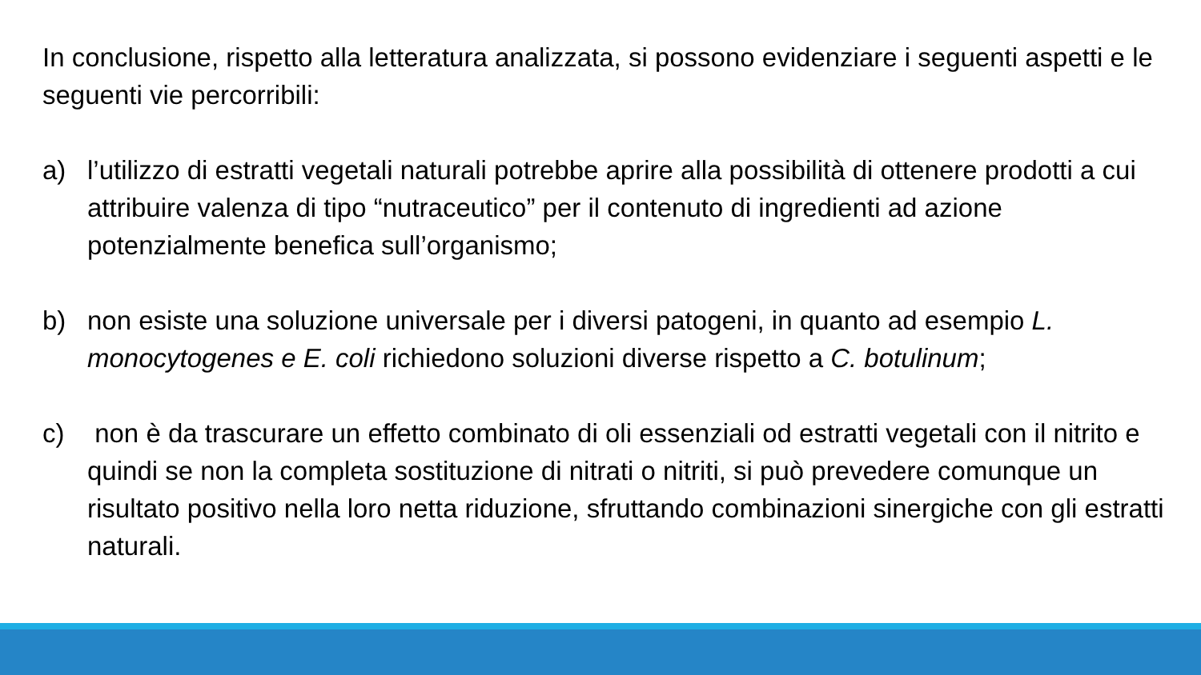In conclusione, rispetto alla letteratura analizzata, si possono evidenziare i seguenti aspetti e le seguenti vie percorribili:
a) l’utilizzo di estratti vegetali naturali potrebbe aprire alla possibilità di ottenere prodotti a cui attribuire valenza di tipo “nutraceutico” per il contenuto di ingredienti ad azione potenzialmente benefica sull’organismo;
b) non esiste una soluzione universale per i diversi patogeni, in quanto ad esempio L. monocytogenes e E. coli richiedono soluzioni diverse rispetto a C. botulinum;
c) non è da trascurare un effetto combinato di oli essenziali od estratti vegetali con il nitrito e quindi se non la completa sostituzione di nitrati o nitriti, si può prevedere comunque un risultato positivo nella loro netta riduzione, sfruttando combinazioni sinergiche con gli estratti naturali.